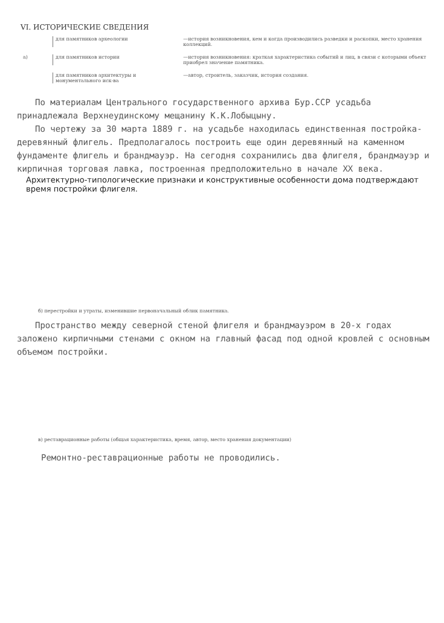VI. ИСТОРИЧЕСКИЕ СВЕДЕНИЯ
для памятников археологии —история возникновения, кем и когда производились разведки и раскопки, место хранения коллекций.
а) для памятников истории —история возникновения: краткая характеристика событий и лиц, в связи с которыми объект приобрел значение памятника.
для памятников архитектуры и монументального иск-ва
—автор, строитель, заказчик, история создания.
По материалам Центрального государственного архива Бур.ССР усадьба принадлежала Верхнеудинскому мещанину К.К.Лобыцыну.
По чертежу за 30 марта 1889 г. на усадьбе находилась единственная постройка-деревянный флигель. Предполагалось построить еще один деревянный на каменном фундаменте флигель и брандмауэр. На сегодня сохранились два флигеля, брандмауэр и кирпичная торговая лавка, построенная предположительно в начале XX века.
Архитектурно-типологические признаки и конструктивные особенности дома подтверждают время постройки флигеля.
б) перестройки и утраты, изменившие первоначальный облик памятника.
Пространство между северной стеной флигеля и брандмауэром в 20-х годах заложено кирпичными стенами с окном на главный фасад под одной кровлей с основным объемом постройки.
в) реставрационные работы (общая характеристика, время, автор, место хранения документации)
Ремонтно-реставрационные работы не проводились.